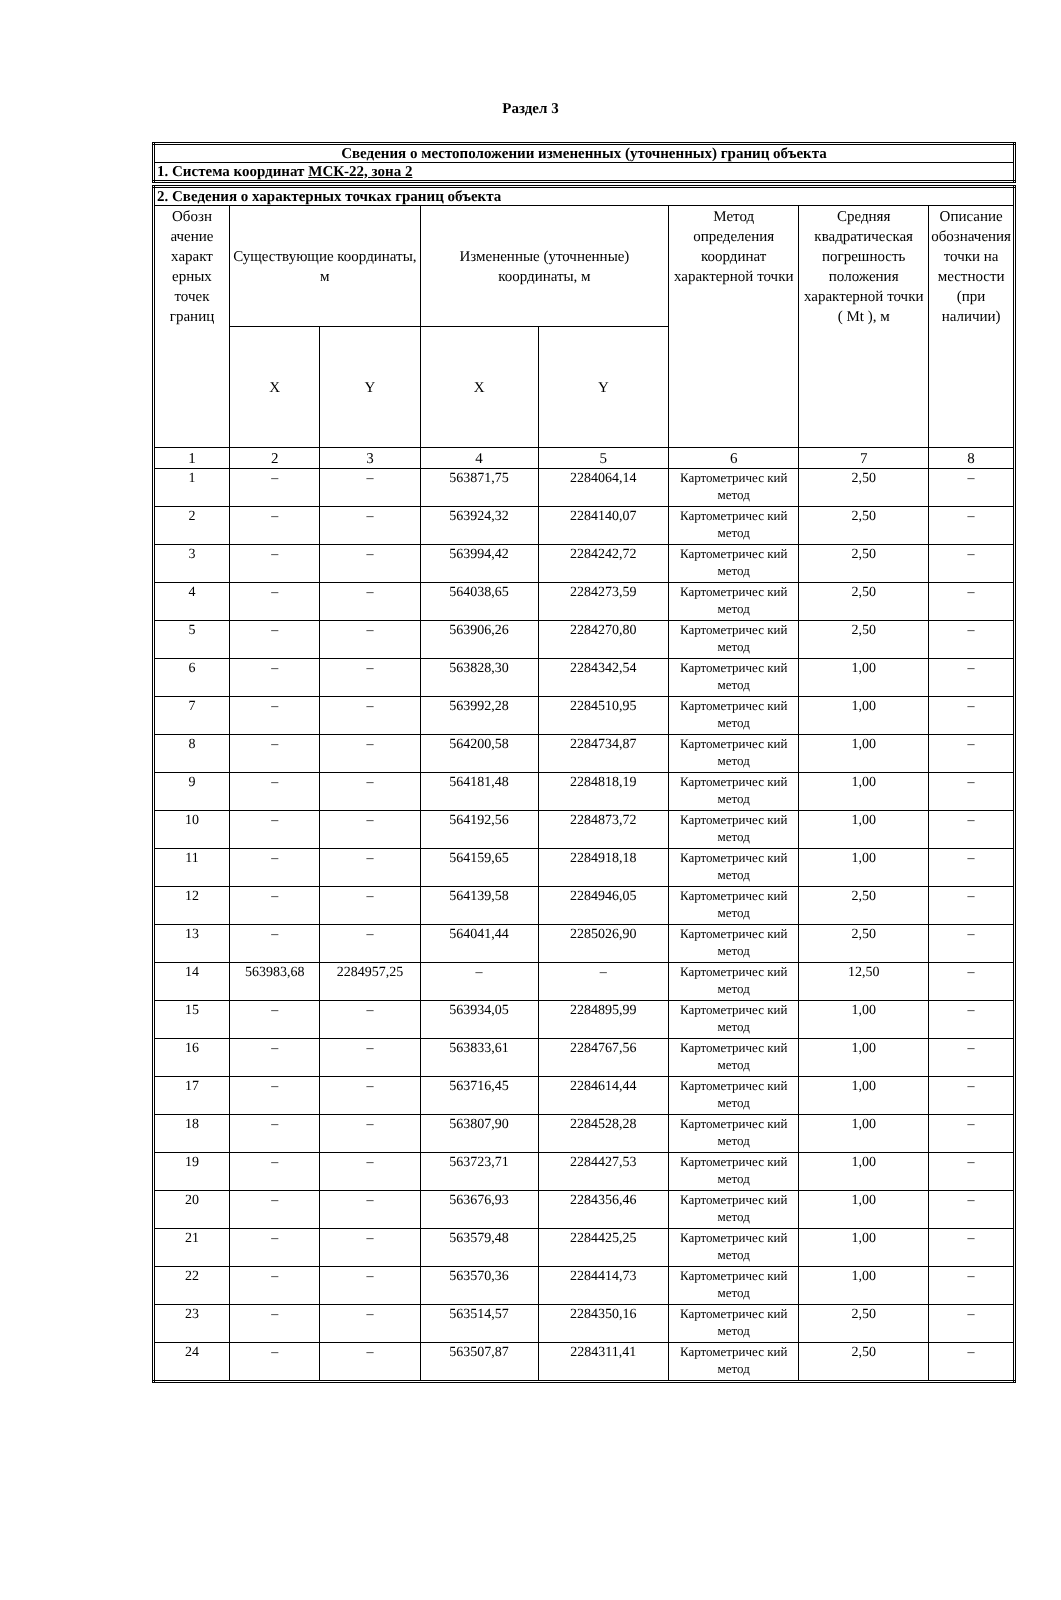Раздел 3
| Сведения о местоположении измененных (уточненных) границ объекта |
| 1. Система координат МСК-22, зона 2 |
| 2. Сведения о характерных точках границ объекта | | | | | | | |
| Обозн ачение характ ерных точек границ | Существующие координаты, м | | Измененные (уточненные) координаты, м | | Метод определения координат характерной точки | Средняя квадратическая погрешность положения характерной точки ( Mt ), м | Описание обозначения точки на местности (при наличии) |
| | X | Y | X | Y | | | |
| 1 | 2 | 3 | 4 | 5 | 6 | 7 | 8 |
| 1 | – | – | 563871,75 | 2284064,14 | Картометричес кий метод | 2,50 | – |
| 2 | – | – | 563924,32 | 2284140,07 | Картометричес кий метод | 2,50 | – |
| 3 | – | – | 563994,42 | 2284242,72 | Картометричес кий метод | 2,50 | – |
| 4 | – | – | 564038,65 | 2284273,59 | Картометричес кий метод | 2,50 | – |
| 5 | – | – | 563906,26 | 2284270,80 | Картометричес кий метод | 2,50 | – |
| 6 | – | – | 563828,30 | 2284342,54 | Картометричес кий метод | 1,00 | – |
| 7 | – | – | 563992,28 | 2284510,95 | Картометричес кий метод | 1,00 | – |
| 8 | – | – | 564200,58 | 2284734,87 | Картометричес кий метод | 1,00 | – |
| 9 | – | – | 564181,48 | 2284818,19 | Картометричес кий метод | 1,00 | – |
| 10 | – | – | 564192,56 | 2284873,72 | Картометричес кий метод | 1,00 | – |
| 11 | – | – | 564159,65 | 2284918,18 | Картометричес кий метод | 1,00 | – |
| 12 | – | – | 564139,58 | 2284946,05 | Картометричес кий метод | 2,50 | – |
| 13 | – | – | 564041,44 | 2285026,90 | Картометричес кий метод | 2,50 | – |
| 14 | 563983,68 | 2284957,25 | – | – | Картометричес кий метод | 12,50 | – |
| 15 | – | – | 563934,05 | 2284895,99 | Картометричес кий метод | 1,00 | – |
| 16 | – | – | 563833,61 | 2284767,56 | Картометричес кий метод | 1,00 | – |
| 17 | – | – | 563716,45 | 2284614,44 | Картометричес кий метод | 1,00 | – |
| 18 | – | – | 563807,90 | 2284528,28 | Картометричес кий метод | 1,00 | – |
| 19 | – | – | 563723,71 | 2284427,53 | Картометричес кий метод | 1,00 | – |
| 20 | – | – | 563676,93 | 2284356,46 | Картометричес кий метод | 1,00 | – |
| 21 | – | – | 563579,48 | 2284425,25 | Картометричес кий метод | 1,00 | – |
| 22 | – | – | 563570,36 | 2284414,73 | Картометричес кий метод | 1,00 | – |
| 23 | – | – | 563514,57 | 2284350,16 | Картометричес кий метод | 2,50 | – |
| 24 | – | – | 563507,87 | 2284311,41 | Картометричес кий метод | 2,50 | – |